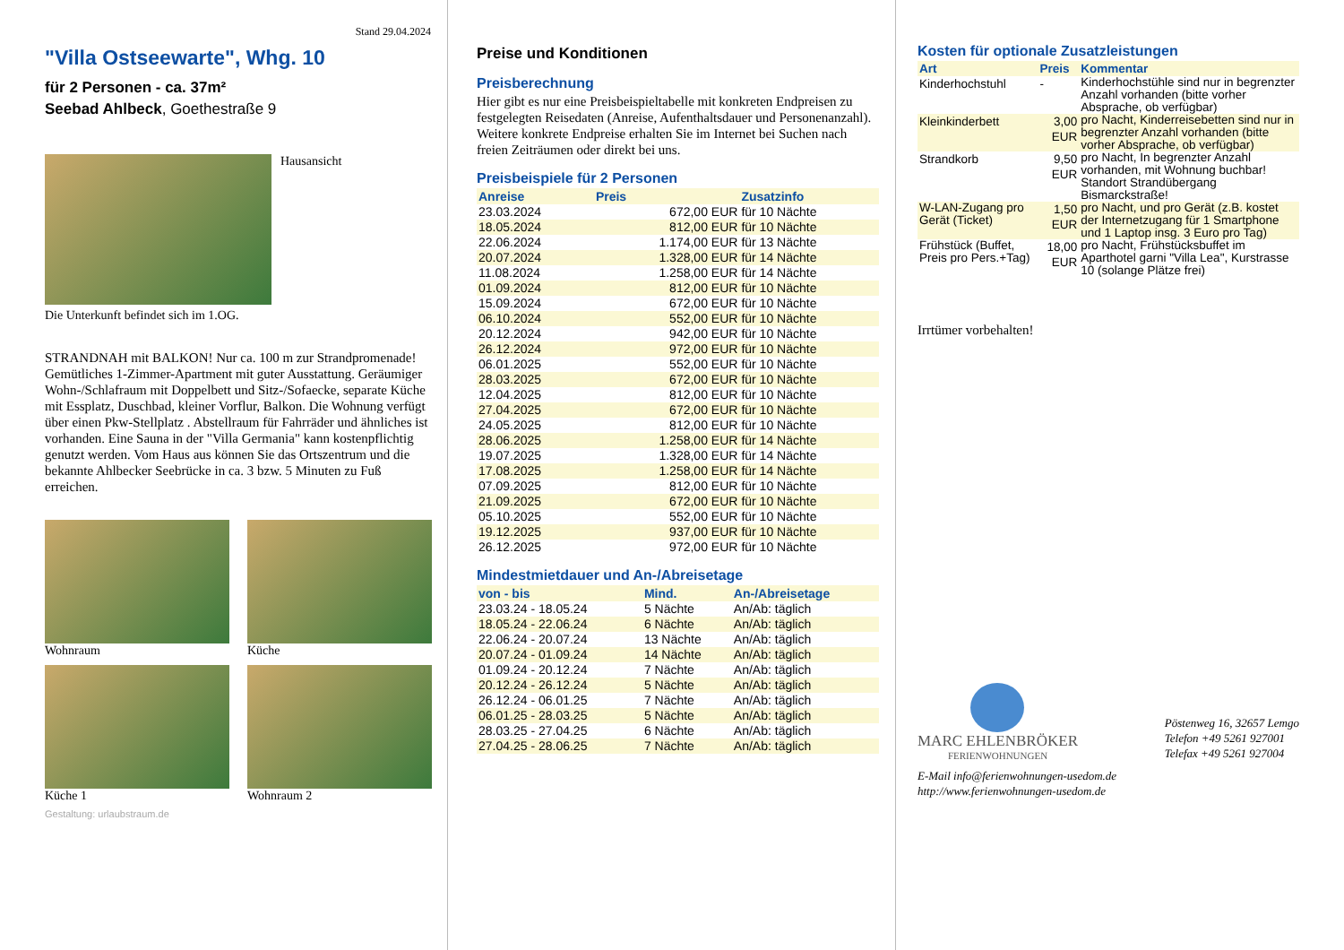Stand 29.04.2024
"Villa Ostseewarte", Whg. 10
für 2 Personen - ca. 37m²
Seebad Ahlbeck, Goethestraße 9
Hausansicht
Die Unterkunft befindet sich im 1.OG.
STRANDNAH mit BALKON! Nur ca. 100 m zur Strandpromenade! Gemütliches 1-Zimmer-Apartment mit guter Ausstattung. Geräumiger Wohn-/Schlafraum mit Doppelbett und Sitz-/Sofaecke, separate Küche mit Essplatz, Duschbad, kleiner Vorflur, Balkon. Die Wohnung verfügt über einen Pkw-Stellplatz . Abstellraum für Fahrräder und ähnliches ist vorhanden. Eine Sauna in der "Villa Germania" kann kostenpflichtig genutzt werden. Vom Haus aus können Sie das Ortszentrum und die bekannte Ahlbecker Seebrücke in ca. 3 bzw. 5 Minuten zu Fuß erreichen.
Wohnraum
Küche
Küche 1
Wohnraum 2
Gestaltung: urlaubstraum.de
Preise und Konditionen
Preisberechnung
Hier gibt es nur eine Preisbeispieltabelle mit konkreten Endpreisen zu festgelegten Reisedaten (Anreise, Aufenthaltsdauer und Personenanzahl). Weitere konkrete Endpreise erhalten Sie im Internet bei Suchen nach freien Zeiträumen oder direkt bei uns.
Preisbeispiele für 2 Personen
| Anreise | Preis | Zusatzinfo |
| --- | --- | --- |
| 23.03.2024 | 672,00 EUR | für 10 Nächte |
| 18.05.2024 | 812,00 EUR | für 10 Nächte |
| 22.06.2024 | 1.174,00 EUR | für 13 Nächte |
| 20.07.2024 | 1.328,00 EUR | für 14 Nächte |
| 11.08.2024 | 1.258,00 EUR | für 14 Nächte |
| 01.09.2024 | 812,00 EUR | für 10 Nächte |
| 15.09.2024 | 672,00 EUR | für 10 Nächte |
| 06.10.2024 | 552,00 EUR | für 10 Nächte |
| 20.12.2024 | 942,00 EUR | für 10 Nächte |
| 26.12.2024 | 972,00 EUR | für 10 Nächte |
| 06.01.2025 | 552,00 EUR | für 10 Nächte |
| 28.03.2025 | 672,00 EUR | für 10 Nächte |
| 12.04.2025 | 812,00 EUR | für 10 Nächte |
| 27.04.2025 | 672,00 EUR | für 10 Nächte |
| 24.05.2025 | 812,00 EUR | für 10 Nächte |
| 28.06.2025 | 1.258,00 EUR | für 14 Nächte |
| 19.07.2025 | 1.328,00 EUR | für 14 Nächte |
| 17.08.2025 | 1.258,00 EUR | für 14 Nächte |
| 07.09.2025 | 812,00 EUR | für 10 Nächte |
| 21.09.2025 | 672,00 EUR | für 10 Nächte |
| 05.10.2025 | 552,00 EUR | für 10 Nächte |
| 19.12.2025 | 937,00 EUR | für 10 Nächte |
| 26.12.2025 | 972,00 EUR | für 10 Nächte |
Mindestmietdauer und An-/Abreisetage
| von - bis | Mind. | An-/Abreisetage |
| --- | --- | --- |
| 23.03.24 - 18.05.24 | 5 Nächte | An/Ab: täglich |
| 18.05.24 - 22.06.24 | 6 Nächte | An/Ab: täglich |
| 22.06.24 - 20.07.24 | 13 Nächte | An/Ab: täglich |
| 20.07.24 - 01.09.24 | 14 Nächte | An/Ab: täglich |
| 01.09.24 - 20.12.24 | 7 Nächte | An/Ab: täglich |
| 20.12.24 - 26.12.24 | 5 Nächte | An/Ab: täglich |
| 26.12.24 - 06.01.25 | 7 Nächte | An/Ab: täglich |
| 06.01.25 - 28.03.25 | 5 Nächte | An/Ab: täglich |
| 28.03.25 - 27.04.25 | 6 Nächte | An/Ab: täglich |
| 27.04.25 - 28.06.25 | 7 Nächte | An/Ab: täglich |
Kosten für optionale Zusatzleistungen
| Art | Preis | Kommentar |
| --- | --- | --- |
| Kinderhochstuhl | - | Kinderhochstühle sind nur in begrenzter Anzahl vorhanden (bitte vorher Absprache, ob verfügbar) |
| Kleinkinderbett | 3,00 EUR | pro Nacht, Kinderreisebetten sind nur in begrenzter Anzahl vorhanden (bitte vorher Absprache, ob verfügbar) |
| Strandkorb | 9,50 EUR | pro Nacht, In begrenzter Anzahl vorhanden, mit Wohnung buchbar! Standort Strandübergang Bismarckstraße! |
| W-LAN-Zugang pro Gerät (Ticket) | 1,50 EUR | pro Nacht, und pro Gerät (z.B. kostet der Internetzugang für 1 Smartphone und 1 Laptop insg. 3 Euro pro Tag) |
| Frühstück (Buffet, Preis pro Pers.+Tag) | 18,00 EUR | pro Nacht, Frühstücksbuffet im Aparthotel garni "Villa Lea", Kurstrasse 10 (solange Plätze frei) |
Irrtümer vorbehalten!
MARC EHLENBRÖKER
FERIENWOHNUNGEN
Pöstenweg 16, 32657 Lemgo
Telefon +49 5261 927001
Telefax +49 5261 927004
E-Mail info@ferienwohnungen-usedom.de
http://www.ferienwohnungen-usedom.de